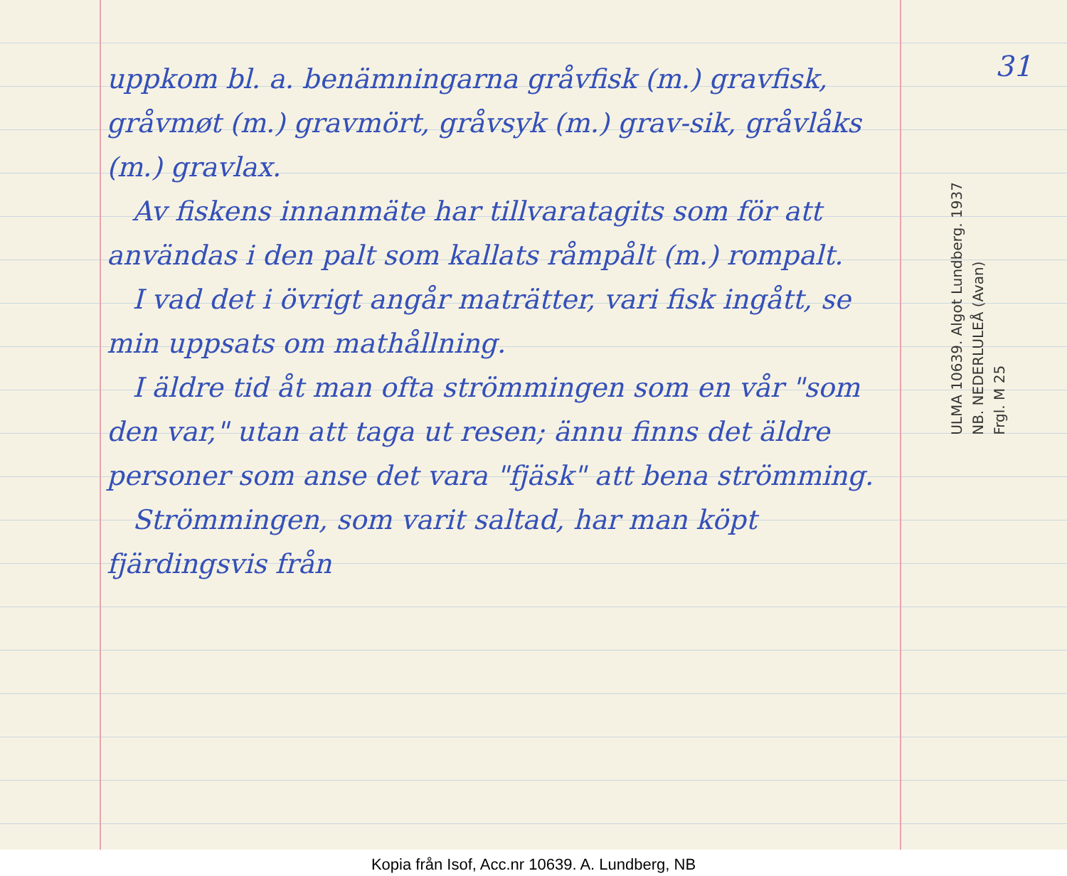uppkom bl. a. benämningarna gråvfisk (m.) gravfisk, gråvmøt (m.) gravmört, gråvsyk (m.) grav-sik, gråvlåks (m.) gravlax.
Av fiskens innanmäte har tillvaratagits som för att användas i den palt som kallats råmpålt (m.) rompalt.
I vad det i övrigt angår maträtter, vari fisk ingått, se min uppsats om mathållning.
I äldre tid åt man ofta strömmingen som en vår "som den var," utan att taga ut resen; ännu finns det äldre personer som anse det vara "fjäsk" att bena strömming.
Strömmingen, som varit saltad, har man köpt fjärdingsvis från
31
ULMA 10639. Algot Lundberg. 1937
NB. NEDERLULEÅ (Avan)
Frgl. M 25
Kopia från Isof, Acc.nr 10639. A. Lundberg, NB